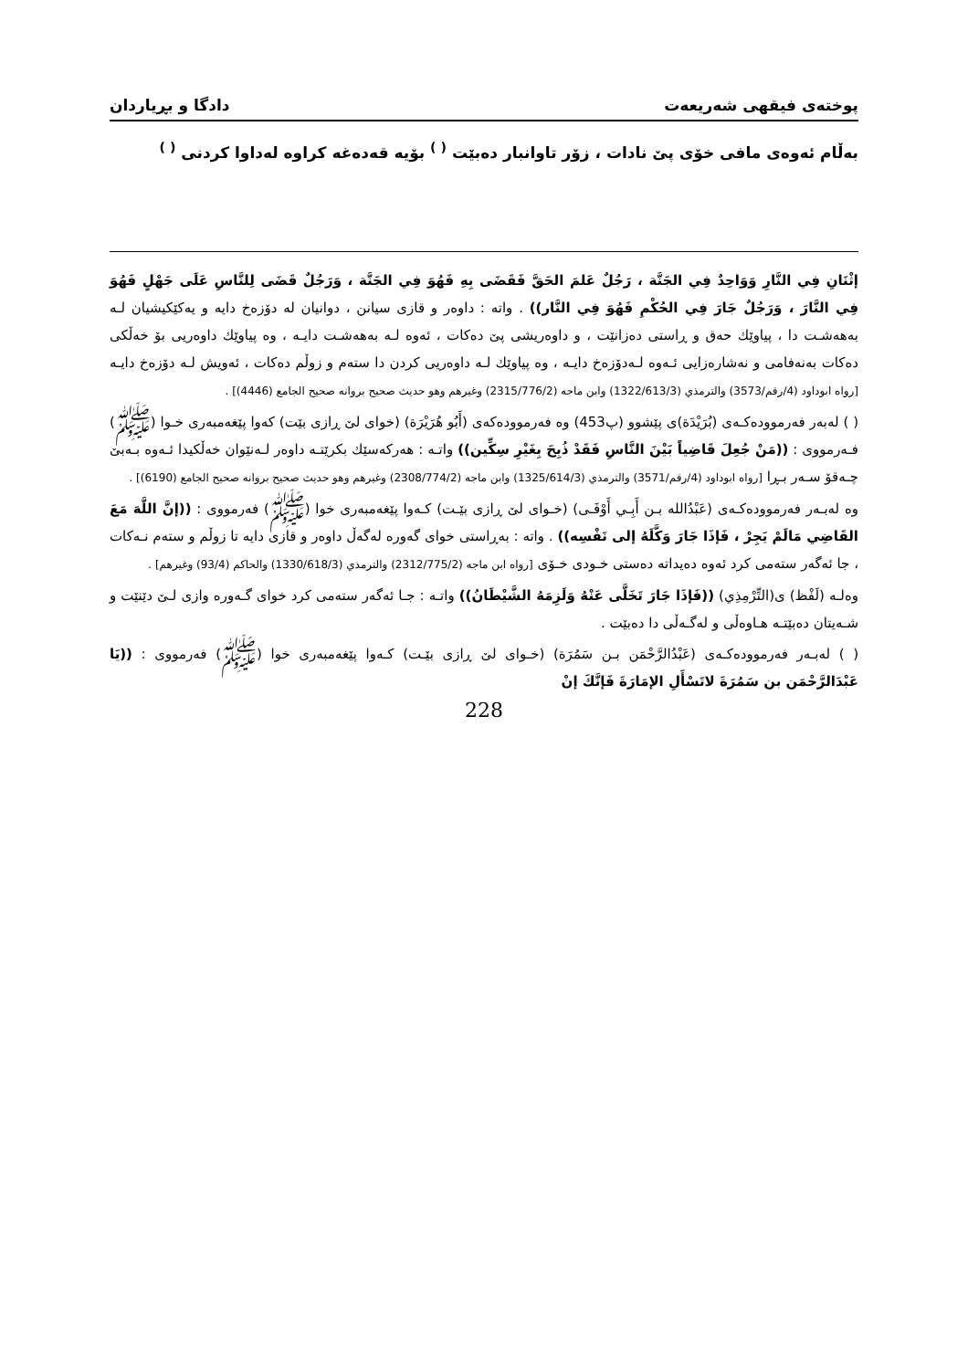پوختەی فیقهی شەریعەت دادگا و بڕیاردان
بەڵام ئەوەی مافی خۆی پێ نادات ، زۆر تاوانبار دەبێت <sup>( )</sup> بۆیە قەدەغە كراوە لەداوا كردنی <sup>( )</sup>
إثْنَانِ فِي النَّارِ وَوَاحِدٌ فِي الجَنَّة ، رَجُلٌ عَلمَ الحَقَّ فَقَضَى بِهِ فَهُوَ فِي الجَنَّة ، وَرَجُلٌ قَضَى لِلنَّاسِ عَلَى جَهْلٍ فَهُوَ فِي النَّارَ ، وَرَجُلٌ جَارَ فِي الحُكْمِ فَهُوَ فِي النَّار)) . واتە : داوەر و قازی سیانن ، دوانیان لە دۆزەخ دایە و یەكێكیشیان لـە بەهەشـت دا ، پیاوێك حەق و ڕاستی دەزانێت ، و داوەریشی پێ دەكات ، ئەوە لـە بەهەشـت دایـە ، وە پیاوێك داوەریی بۆ خەڵكی دەكات بەنەفامی و نەشارەزایی ئـەوە لـەدۆزەخ دایـە ، وە پیاوێك لـە داوەریی كردن دا ستەم و زوڵم دەكات ، ئەویش لـە دۆزەخ دایـە [رواه ابوداود (4/رقم/3573) والترمذي (1322/613/3) وابن ماجه (2315/776/2) وغيرهم وهو حديث صحيح بروانە صحيح الجامع (4446)] .
( ) لەبەر فەرموودەكـەی (بُرَيْدَة)ی پێشوو (پ453) وە فەرموودەكەی (أَبُو هُرَيْرَة) (خوای لێ ڕازی بێت) كەوا پێغەمبەری خـوا (ﷺ) فـەرمووی : ((مَنْ جُعِلَ قَاضِياً بَيْنَ النَّاسِ فَقَدْ ذُبِحَ بِغَيْرِ سِكِّين)) واتـە : هەركەسێك بكرێتـە داوەر لـەنێوان خەڵكیدا ئـەوە بـەبێ چـەقۆ سـەر بـڕا [رواه ابوداود (4/رقم/3571) والترمذي (1325/614/3) وابن ماجه (2308/774/2) وغيرهم وهو حديث صحيح بروانە صحيح الجامع (6190)] .
وە لەبـەر فەرموودەكـەی (عَبْدُالله بـن أَبِـي أَوْفَـى) (خـوای لێ ڕازی بێـت) كـەوا پێغەمبەری خوا (ﷺ) فەرمووی : ((إنَّ اللَّهَ مَعَ القَاضِي مَالَمْ يَجِرْ ، فَإذَا جَارَ وَكَّلَهُ إلى نَفْسِه)) . واتە : بەڕاستی خوای گەورە لەگەڵ داوەر و قازی دایە تا زوڵم و ستەم نـەكات ، جا ئەگەر ستەمی كرد ئەوە دەیداتە دەستی خـودی خـۆی [رواه ابن ماجه (2312/775/2) والترمذي (1330/618/3) والحاكم (93/4) وغيرهم] .
وەلـە (لَفْظ) ی(التِّرْمِذِي) ((فَإذَا جَارَ تَخَلَّى عَنْهُ وَلَزِمَهُ الشَّيْطَانُ)) واتـە : جـا ئەگەر ستەمی كرد خوای گـەورە وازی لـێ دێنێت و شـەیتان دەبێتـە هـاوەڵی و لەگـەڵی دا دەبێت .
( ) لەبـەر فەرموودەكـەی (عَبْدُالرَّحْمَن بـن سَمُرَة) (خـوای لێ ڕازی بێـت) كـەوا پێغەمبەری خوا (ﷺ) فەرمووی : ((يَا عَبْدَالرَّحْمَن بن سَمُرَةَ لاتَسْأَلِ الإمَارَةَ فَإنَّكَ إنْ
228